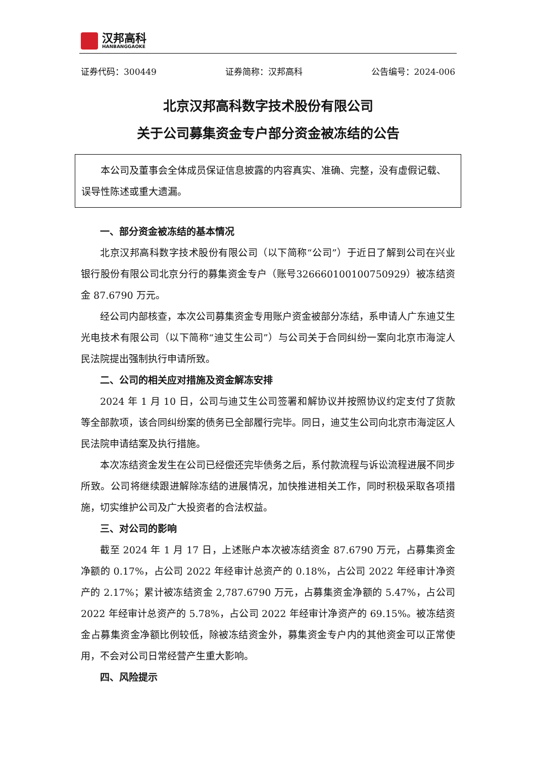汉邦高科
HANBANGGAOKE
证券代码：300449 证券简称：汉邦高科 公告编号：2024-006
北京汉邦高科数字技术股份有限公司
关于公司募集资金专户部分资金被冻结的公告
本公司及董事会全体成员保证信息披露的内容真实、准确、完整，没有虚假记载、误导性陈述或重大遗漏。
一、部分资金被冻结的基本情况
北京汉邦高科数字技术股份有限公司（以下简称“公司”）于近日了解到公司在兴业银行股份有限公司北京分行的募集资金专户（账号326660100100750929）被冻结资金 87.6790 万元。
经公司内部核查，本次公司募集资金专用账户资金被部分冻结，系申请人广东迪艾生光电技术有限公司（以下简称“迪艾生公司”）与公司关于合同纠纷一案向北京市海淀人民法院提出强制执行申请所致。
二、公司的相关应对措施及资金解冻安排
2024 年 1 月 10 日，公司与迪艾生公司签署和解协议并按照协议约定支付了货款等全部款项，该合同纠纷案的债务已全部履行完毕。同日，迪艾生公司向北京市海淀区人民法院申请结案及执行措施。
本次冻结资金发生在公司已经偿还完毕债务之后，系付款流程与诉讼流程进展不同步所致。公司将继续跟进解除冻结的进展情况，加快推进相关工作，同时积极采取各项措施，切实维护公司及广大投资者的合法权益。
三、对公司的影响
截至 2024 年 1 月 17 日，上述账户本次被冻结资金 87.6790 万元，占募集资金净额的 0.17%，占公司 2022 年经审计总资产的 0.18%，占公司 2022 年经审计净资产的 2.17%；累计被冻结资金 2,787.6790 万元，占募集资金净额的 5.47%，占公司 2022 年经审计总资产的 5.78%，占公司 2022 年经审计净资产的 69.15%。被冻结资金占募集资金净额比例较低，除被冻结资金外，募集资金专户内的其他资金可以正常使用，不会对公司日常经营产生重大影响。
四、风险提示